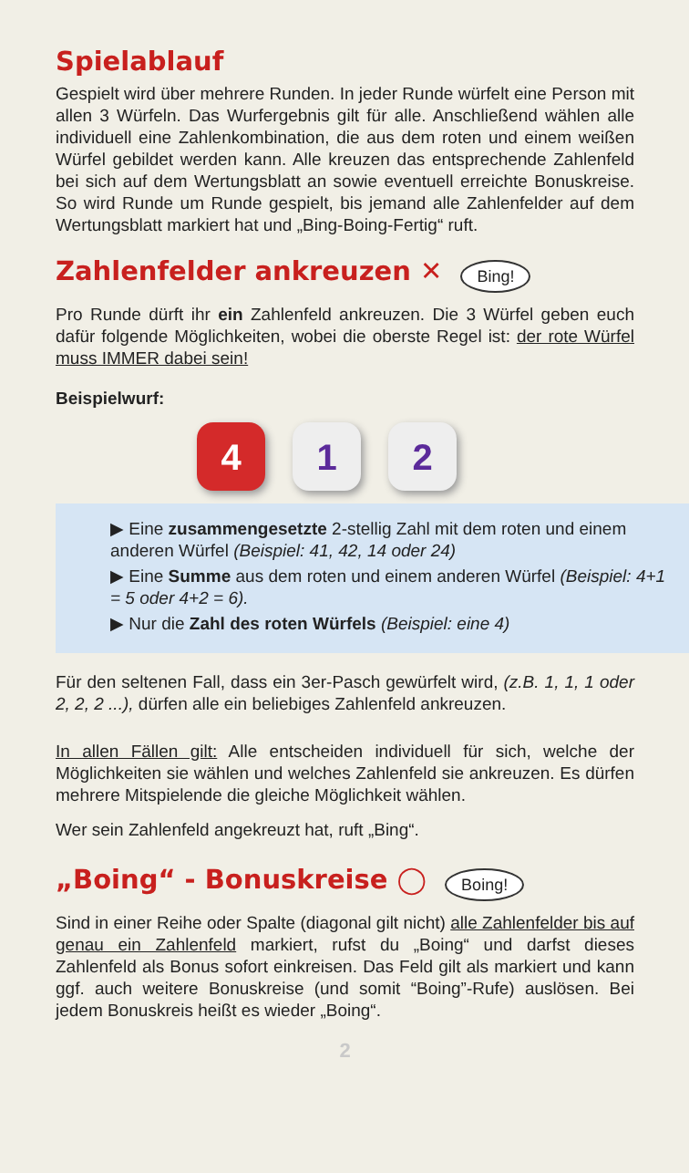Spielablauf
Gespielt wird über mehrere Runden. In jeder Runde würfelt eine Person mit allen 3 Würfeln. Das Wurfergebnis gilt für alle. Anschließend wählen alle individuell eine Zahlenkombination, die aus dem roten und einem weißen Würfel gebildet werden kann. Alle kreuzen das entsprechende Zahlenfeld bei sich auf dem Wertungsblatt an sowie eventuell erreichte Bonuskreise. So wird Runde um Runde gespielt, bis jemand alle Zahlenfelder auf dem Wertungsblatt markiert hat und „Bing-Boing-Fertig“ ruft.
Zahlenfelder ankreuzen ✕ Bing!
Pro Runde dürft ihr ein Zahlenfeld ankreuzen. Die 3 Würfel geben euch dafür folgende Möglichkeiten, wobei die oberste Regel ist: der rote Würfel muss IMMER dabei sein!
Beispielwurf:
4 1 2
▶ Eine zusammengesetzte 2-stellig Zahl mit dem roten und einem anderen Würfel (Beispiel: 41, 42, 14 oder 24)
▶ Eine Summe aus dem roten und einem anderen Würfel (Beispiel: 4+1 = 5 oder 4+2 = 6).
▶ Nur die Zahl des roten Würfels (Beispiel: eine 4)
Für den seltenen Fall, dass ein 3er-Pasch gewürfelt wird, (z.B. 1, 1, 1 oder 2, 2, 2 ...), dürfen alle ein beliebiges Zahlenfeld ankreuzen.
In allen Fällen gilt: Alle entscheiden individuell für sich, welche der Möglichkeiten sie wählen und welches Zahlenfeld sie ankreuzen. Es dürfen mehrere Mitspielende die gleiche Möglichkeit wählen.
Wer sein Zahlenfeld angekreuzt hat, ruft „Bing“.
„Boing“ - Bonuskreise ◯ Boing!
Sind in einer Reihe oder Spalte (diagonal gilt nicht) alle Zahlenfelder bis auf genau ein Zahlenfeld markiert, rufst du „Boing“ und darfst dieses Zahlenfeld als Bonus sofort einkreisen. Das Feld gilt als markiert und kann ggf. auch weitere Bonuskreise (und somit “Boing”-Rufe) auslösen. Bei jedem Bonuskreis heißt es wieder „Boing“.
2